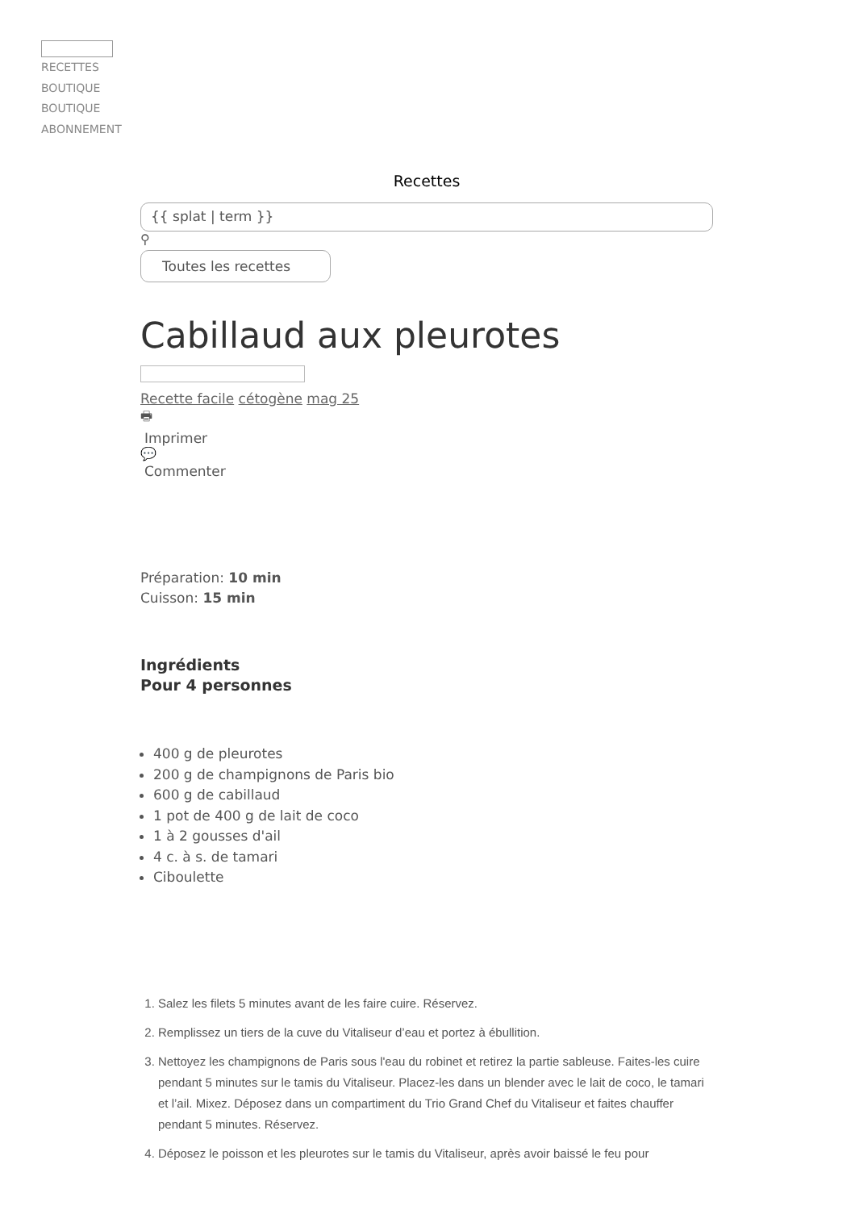RECETTES
BOUTIQUE
BOUTIQUE
ABONNEMENT
Recettes
{{ splat | term }}
⚲
Toutes les recettes
Cabillaud aux pleurotes
Recette facile cétogène mag 25
🖶
Imprimer
💬
Commenter
Préparation: 10 min
Cuisson: 15 min
Ingrédients
Pour 4 personnes
400 g de pleurotes
200 g de champignons de Paris bio
600 g de cabillaud
1 pot de 400 g de lait de coco
1 à 2 gousses d'ail
4 c. à s. de tamari
Ciboulette
1. Salez les filets 5 minutes avant de les faire cuire. Réservez.
2. Remplissez un tiers de la cuve du Vitaliseur d’eau et portez à ébullition.
3. Nettoyez les champignons de Paris sous l'eau du robinet et retirez la partie sableuse. Faites-les cuire pendant 5 minutes sur le tamis du Vitaliseur. Placez-les dans un blender avec le lait de coco, le tamari et l’ail. Mixez. Déposez dans un compartiment du Trio Grand Chef du Vitaliseur et faites chauffer pendant 5 minutes. Réservez.
4. Déposez le poisson et les pleurotes sur le tamis du Vitaliseur, après avoir baissé le feu pour